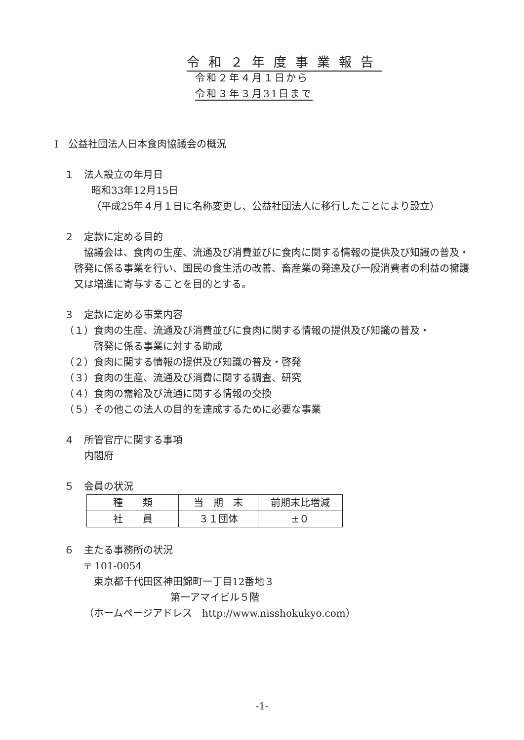令和２年度事業報告
令和２年４月１日から
令和３年３月31日まで
Ⅰ　公益社団法人日本食肉協議会の概況
１　法人設立の年月日
昭和33年12月15日
（平成25年４月１日に名称変更し、公益社団法人に移行したことにより設立）
２　定款に定める目的
　協議会は、食肉の生産、流通及び消費並びに食肉に関する情報の提供及び知識の普及・啓発に係る事業を行い、国民の食生活の改善、畜産業の発達及び一般消費者の利益の擁護又は増進に寄与することを目的とする。
３　定款に定める事業内容
（１）食肉の生産、流通及び消費並びに食肉に関する情報の提供及び知識の普及・
　　　啓発に係る事業に対する助成
（２）食肉に関する情報の提供及び知識の普及・啓発
（３）食肉の生産、流通及び消費に関する調査、研究
（４）食肉の需給及び流通に関する情報の交換
（５）その他この法人の目的を達成するために必要な事業
４　所管官庁に関する事項
内閣府
５　会員の状況
| 種 類 | 当 期 末 | 前期末比増減 |
| 社 員 | ３１団体 | ±０ |
６　主たる事務所の状況
〒 101-0054
東京都千代田区神田錦町一丁目12番地３
第一アマイビル５階
（ホームページアドレス　http://www.nisshokukyo.com）
-1-